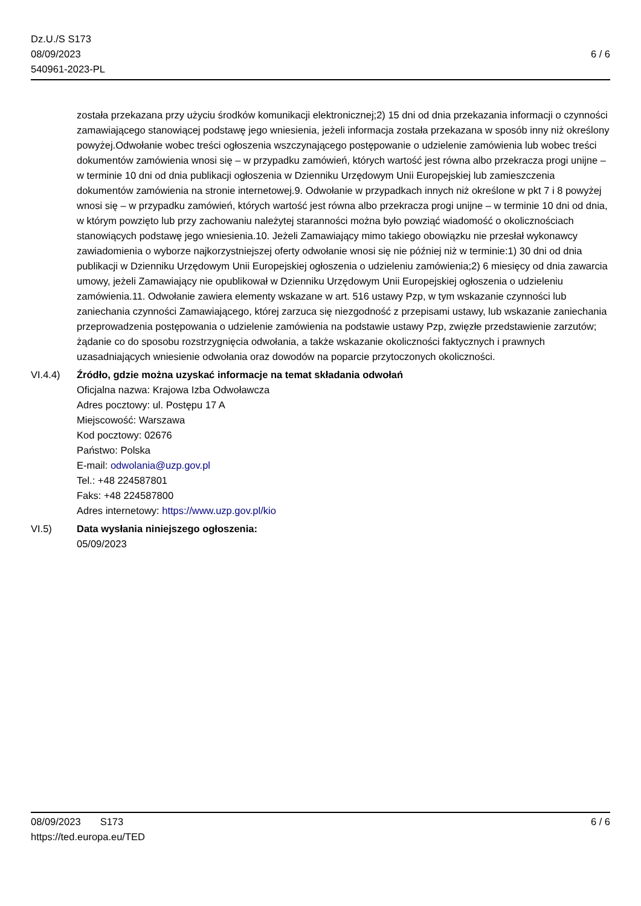Dz.U./S S173
08/09/2023
540961-2023-PL
6 / 6
została przekazana przy użyciu środków komunikacji elektronicznej;2) 15 dni od dnia przekazania informacji o czynności zamawiającego stanowiącej podstawę jego wniesienia, jeżeli informacja została przekazana w sposób inny niż określony powyżej.Odwołanie wobec treści ogłoszenia wszczynającego postępowanie o udzielenie zamówienia lub wobec treści dokumentów zamówienia wnosi się – w przypadku zamówień, których wartość jest równa albo przekracza progi unijne – w terminie 10 dni od dnia publikacji ogłoszenia w Dzienniku Urzędowym Unii Europejskiej lub zamieszczenia dokumentów zamówienia na stronie internetowej.9. Odwołanie w przypadkach innych niż określone w pkt 7 i 8 powyżej wnosi się – w przypadku zamówień, których wartość jest równa albo przekracza progi unijne – w terminie 10 dni od dnia, w którym powzięto lub przy zachowaniu należytej staranności można było powziąć wiadomość o okolicznościach stanowiących podstawę jego wniesienia.10. Jeżeli Zamawiający mimo takiego obowiązku nie przesłał wykonawcy zawiadomienia o wyborze najkorzystniejszej oferty odwołanie wnosi się nie później niż w terminie:1) 30 dni od dnia publikacji w Dzienniku Urzędowym Unii Europejskiej ogłoszenia o udzieleniu zamówienia;2) 6 miesięcy od dnia zawarcia umowy, jeżeli Zamawiający nie opublikował w Dzienniku Urzędowym Unii Europejskiej ogłoszenia o udzieleniu zamówienia.11. Odwołanie zawiera elementy wskazane w art. 516 ustawy Pzp, w tym wskazanie czynności lub zaniechania czynności Zamawiającego, której zarzuca się niezgodność z przepisami ustawy, lub wskazanie zaniechania przeprowadzenia postępowania o udzielenie zamówienia na podstawie ustawy Pzp, zwięzłe przedstawienie zarzutów; żądanie co do sposobu rozstrzygnięcia odwołania, a także wskazanie okoliczności faktycznych i prawnych uzasadniających wniesienie odwołania oraz dowodów na poparcie przytoczonych okoliczności.
VI.4.4) Źródło, gdzie można uzyskać informacje na temat składania odwołań
Oficjalna nazwa: Krajowa Izba Odwoławcza
Adres pocztowy: ul. Postępu 17 A
Miejscowość: Warszawa
Kod pocztowy: 02676
Państwo: Polska
E-mail: odwolania@uzp.gov.pl
Tel.: +48 224587801
Faks: +48 224587800
Adres internetowy: https://www.uzp.gov.pl/kio
VI.5) Data wysłania niniejszego ogłoszenia:
05/09/2023
08/09/2023 S173
https://ted.europa.eu/TED
6 / 6